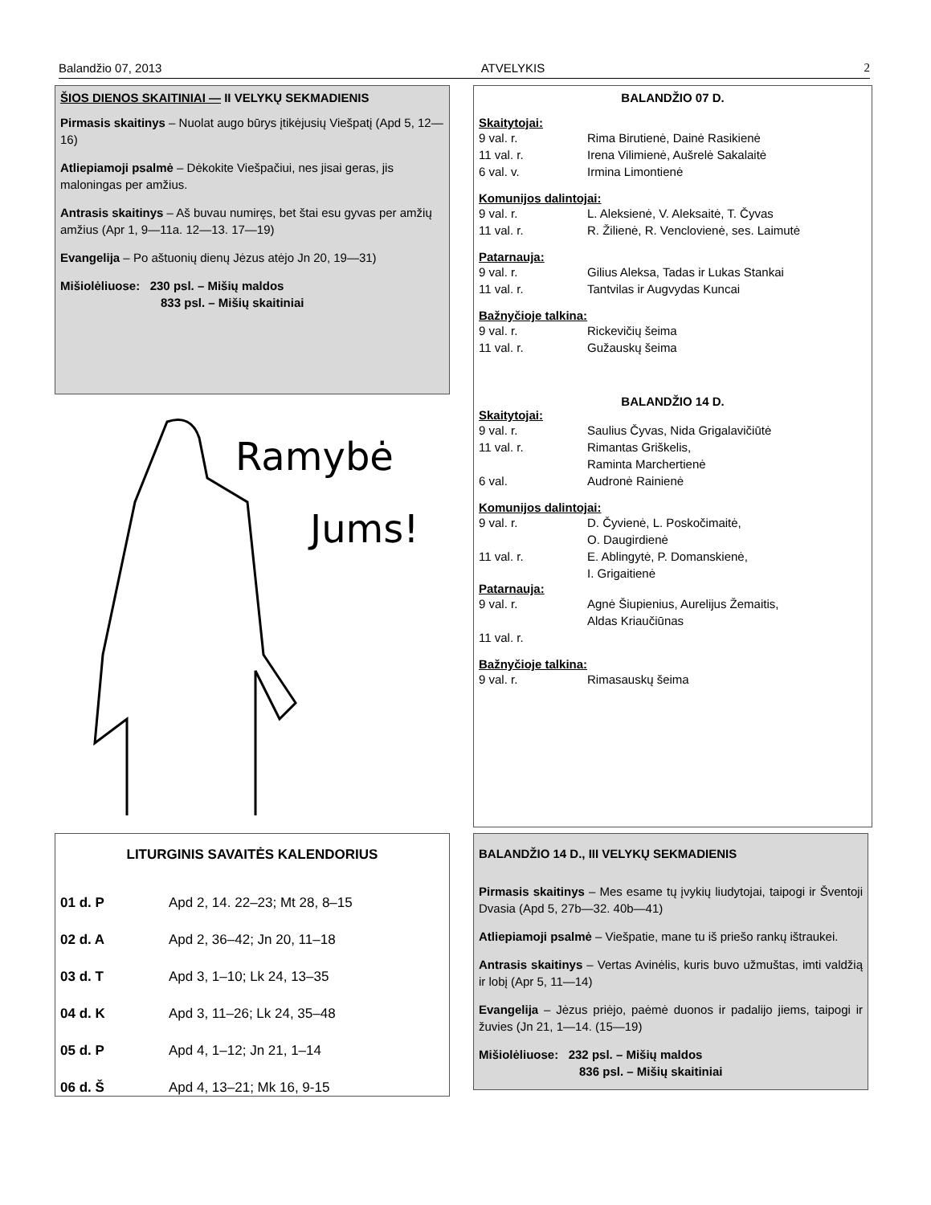Balandžio 07, 2013 ATVELYKIS 2
ŠIOS DIENOS SKAITINIAI — II VELYKŲ SEKMADIENIS
Pirmasis skaitinys – Nuolat augo būrys įtikėjusių Viešpatį (Apd 5, 12—16)
Atliepiamoji psalmė – Dėkokite Viešpačiui, nes jisai geras, jis maloningas per amžius.
Antrasis skaitinys – Aš buvau numiręs, bet štai esu gyvas per amžių amžius (Apr 1, 9—11a. 12—13. 17—19)
Evangelija – Po aštuonių dienų Jėzus atėjo Jn 20, 19—31)
Mišiolėliuose: 230 psl. – Mišių maldos
833 psl. – Mišių skaitiniai
Ramybė
Jums!
BALANDŽIO 07 D.
Skaitytojai:
9 val. r. Rima Birutienė, Dainė Rasikienė
11 val. r. Irena Vilimienė, Aušrelė Sakalaitė
6 val. v. Irmina Limontienė
Komunijos dalintojai:
9 val. r. L. Aleksienė, V. Aleksaitė, T. Čyvas
11 val. r. R. Žilienė, R. Venclovienė, ses. Laimutė
Patarnauja:
9 val. r. Gilius Aleksa, Tadas ir Lukas Stankai
11 val. r. Tantvilas ir Augvydas Kuncai
Bažnyčioje talkina:
9 val. r. Rickevičių šeima
11 val. r. Gužauskų šeima
BALANDŽIO 14 D.
Skaitytojai:
9 val. r. Saulius Čyvas, Nida Grigalavičiūtė
11 val. r. Rimantas Griškelis,
Raminta Marchertienė
6 val. Audronė Rainienė
Komunijos dalintojai:
9 val. r. D. Čyvienė, L. Poskočimaitė,
O. Daugirdienė
11 val. r. E. Ablingytė, P. Domanskienė,
I. Grigaitienė
Patarnauja:
9 val. r. Agnė Šiupienius, Aurelijus Žemaitis,
Aldas Kriaučiūnas
11 val. r.
Bažnyčioje talkina:
9 val. r. Rimasauskų šeima
LITURGINIS SAVAITĖS KALENDORIUS
01 d. P Apd 2, 14. 22–23; Mt 28, 8–15
02 d. A Apd 2, 36–42; Jn 20, 11–18
03 d. T Apd 3, 1–10; Lk 24, 13–35
04 d. K Apd 3, 11–26; Lk 24, 35–48
05 d. P Apd 4, 1–12; Jn 21, 1–14
06 d. Š Apd 4, 13–21; Mk 16, 9-15
BALANDŽIO 14 D., III VELYKŲ SEKMADIENIS
Pirmasis skaitinys – Mes esame tų įvykių liudytojai, taipogi ir Šventoji Dvasia (Apd 5, 27b—32. 40b—41)
Atliepiamoji psalmė – Viešpatie, mane tu iš priešo rankų ištraukei.
Antrasis skaitinys – Vertas Avinėlis, kuris buvo užmuštas, imti valdžią ir lobį (Apr 5, 11—14)
Evangelija – Jėzus priėjo, paėmė duonos ir padalijo jiems, taipogi ir žuvies (Jn 21, 1—14. (15—19)
Mišiolėliuose: 232 psl. – Mišių maldos
836 psl. – Mišių skaitiniai